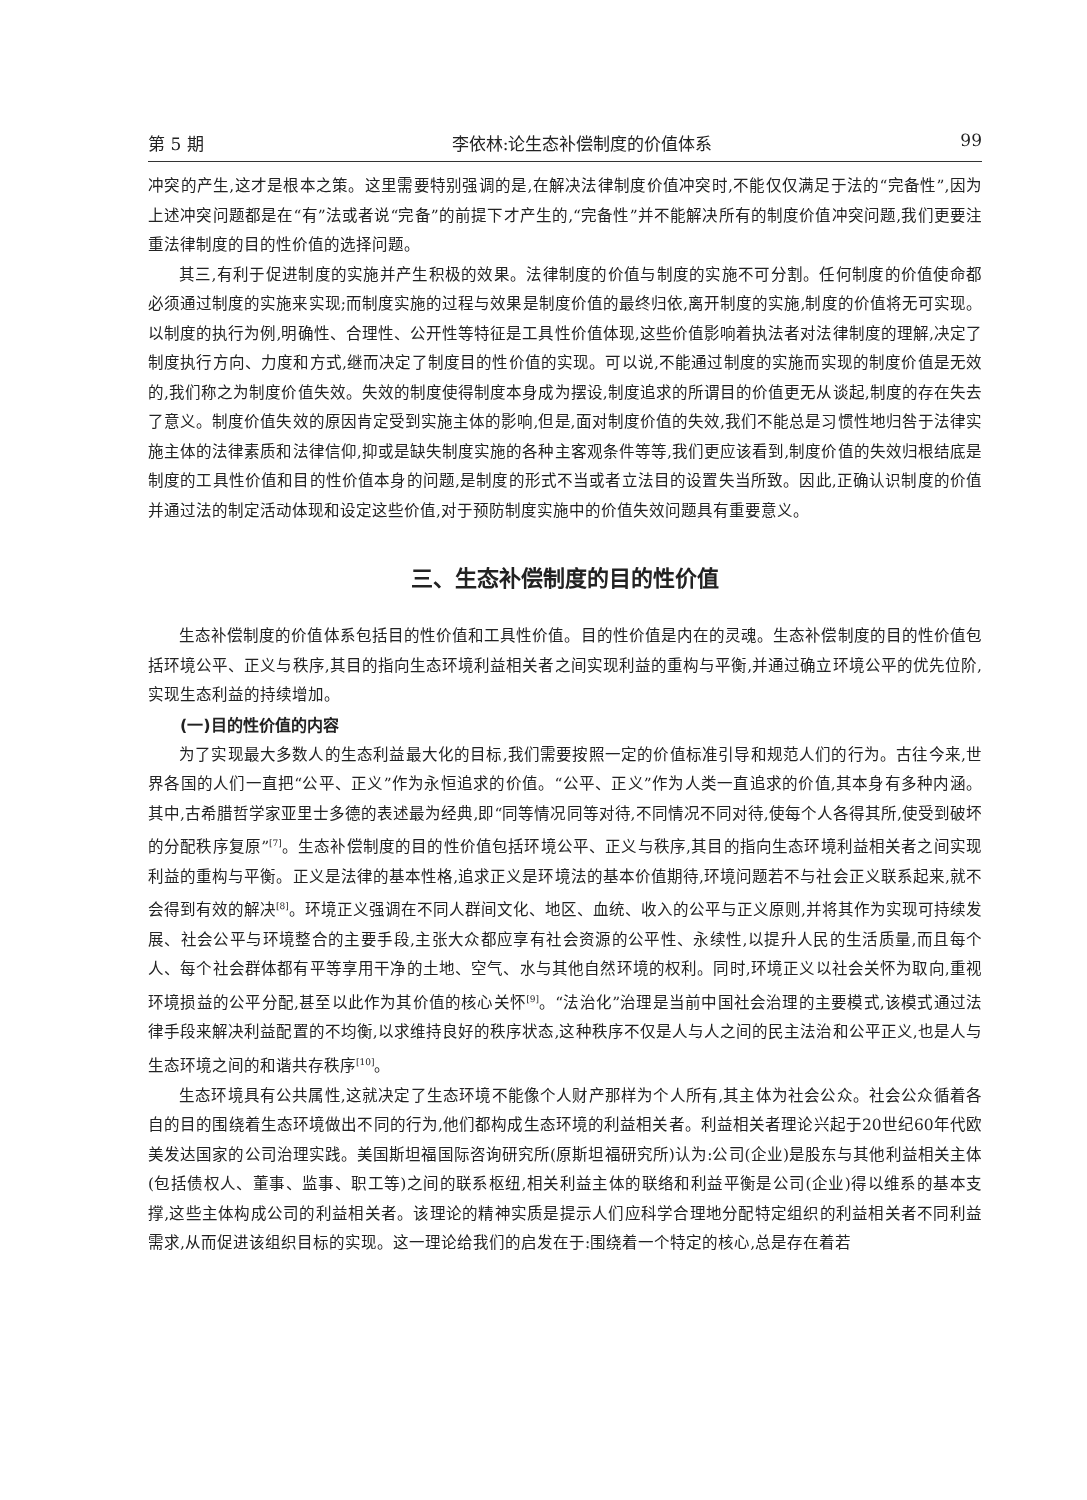第 5 期 李依林:论生态补偿制度的价值体系 99
冲突的产生,这才是根本之策。这里需要特别强调的是,在解决法律制度价值冲突时,不能仅仅满足于法的“完备性”,因为上述冲突问题都是在“有”法或者说“完备”的前提下才产生的,“完备性”并不能解决所有的制度价值冲突问题,我们更要注重法律制度的目的性价值的选择问题。
其三,有利于促进制度的实施并产生积极的效果。法律制度的价值与制度的实施不可分割。任何制度的价值使命都必须通过制度的实施来实现;而制度实施的过程与效果是制度价值的最终归依,离开制度的实施,制度的价值将无可实现。以制度的执行为例,明确性、合理性、公开性等特征是工具性价值体现,这些价值影响着执法者对法律制度的理解,决定了制度执行方向、力度和方式,继而决定了制度目的性价值的实现。可以说,不能通过制度的实施而实现的制度价值是无效的,我们称之为制度价值失效。失效的制度使得制度本身成为摆设,制度追求的所谓目的价值更无从谈起,制度的存在失去了意义。制度价值失效的原因肯定受到实施主体的影响,但是,面对制度价值的失效,我们不能总是习惯性地归咎于法律实施主体的法律素质和法律信仰,抑或是缺失制度实施的各种主客观条件等等,我们更应该看到,制度价值的失效归根结底是制度的工具性价值和目的性价值本身的问题,是制度的形式不当或者立法目的设置失当所致。因此,正确认识制度的价值并通过法的制定活动体现和设定这些价值,对于预防制度实施中的价值失效问题具有重要意义。
三、生态补偿制度的目的性价值
生态补偿制度的价值体系包括目的性价值和工具性价值。目的性价值是内在的灵魂。生态补偿制度的目的性价值包括环境公平、正义与秩序,其目的指向生态环境利益相关者之间实现利益的重构与平衡,并通过确立环境公平的优先位阶,实现生态利益的持续增加。
(一)目的性价值的内容
为了实现最大多数人的生态利益最大化的目标,我们需要按照一定的价值标准引导和规范人们的行为。古往今来,世界各国的人们一直把“公平、正义”作为永恒追求的价值。“公平、正义”作为人类一直追求的价值,其本身有多种内涵。其中,古希腊哲学家亚里士多德的表述最为经典,即“同等情况同等对待,不同情况不同对待,使每个人各得其所,使受到破坏的分配秩序复原”<sup>[7]</sup>。生态补偿制度的目的性价值包括环境公平、正义与秩序,其目的指向生态环境利益相关者之间实现利益的重构与平衡。正义是法律的基本性格,追求正义是环境法的基本价值期待,环境问题若不与社会正义联系起来,就不会得到有效的解决<sup>[8]</sup>。环境正义强调在不同人群间文化、地区、血统、收入的公平与正义原则,并将其作为实现可持续发展、社会公平与环境整合的主要手段,主张大众都应享有社会资源的公平性、永续性,以提升人民的生活质量,而且每个人、每个社会群体都有平等享用干净的土地、空气、水与其他自然环境的权利。同时,环境正义以社会关怀为取向,重视环境损益的公平分配,甚至以此作为其价值的核心关怀<sup>[9]</sup>。“法治化”治理是当前中国社会治理的主要模式,该模式通过法律手段来解决利益配置的不均衡,以求维持良好的秩序状态,这种秩序不仅是人与人之间的民主法治和公平正义,也是人与生态环境之间的和谐共存秩序<sup>[10]</sup>。
生态环境具有公共属性,这就决定了生态环境不能像个人财产那样为个人所有,其主体为社会公众。社会公众循着各自的目的围绕着生态环境做出不同的行为,他们都构成生态环境的利益相关者。利益相关者理论兴起于20世纪60年代欧美发达国家的公司治理实践。美国斯坦福国际咨询研究所(原斯坦福研究所)认为:公司(企业)是股东与其他利益相关主体(包括债权人、董事、监事、职工等)之间的联系枢纽,相关利益主体的联络和利益平衡是公司(企业)得以维系的基本支撑,这些主体构成公司的利益相关者。该理论的精神实质是提示人们应科学合理地分配特定组织的利益相关者不同利益需求,从而促进该组织目标的实现。这一理论给我们的启发在于:围绕着一个特定的核心,总是存在着若